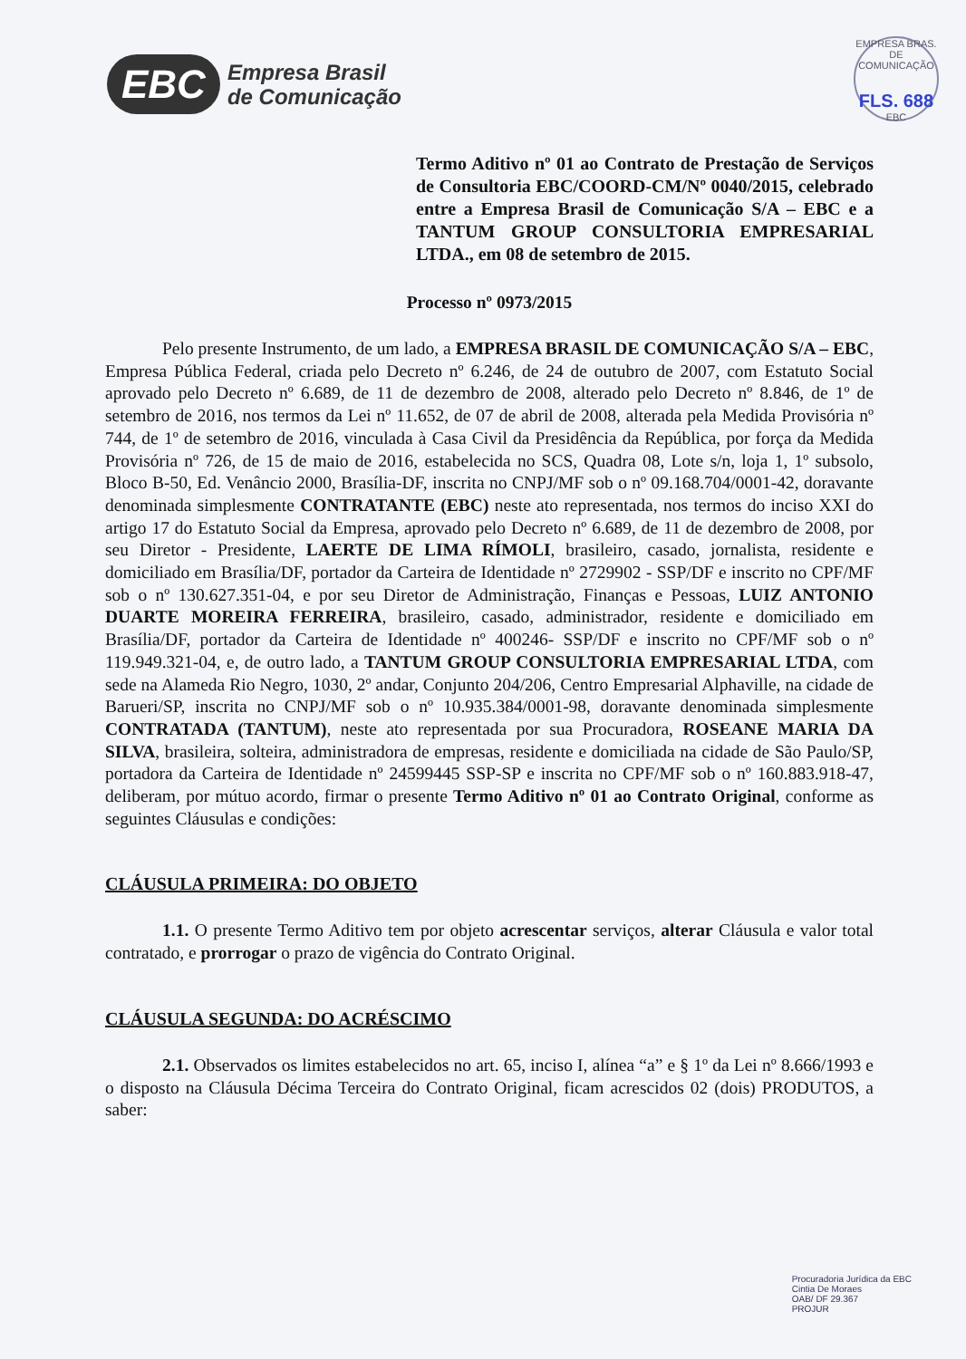EBC
Empresa Brasil
de Comunicação
EMPRESA BRAS. DE COMUNICAÇÃO
FLS. 688
EBC
Termo Aditivo nº 01 ao Contrato de Prestação de Serviços de Consultoria EBC/COORD-CM/Nº 0040/2015, celebrado entre a Empresa Brasil de Comunicação S/A – EBC e a TANTUM GROUP CONSULTORIA EMPRESARIAL LTDA., em 08 de setembro de 2015.
Processo nº 0973/2015
Pelo presente Instrumento, de um lado, a EMPRESA BRASIL DE COMUNICAÇÃO S/A – EBC, Empresa Pública Federal, criada pelo Decreto nº 6.246, de 24 de outubro de 2007, com Estatuto Social aprovado pelo Decreto nº 6.689, de 11 de dezembro de 2008, alterado pelo Decreto nº 8.846, de 1º de setembro de 2016, nos termos da Lei nº 11.652, de 07 de abril de 2008, alterada pela Medida Provisória nº 744, de 1º de setembro de 2016, vinculada à Casa Civil da Presidência da República, por força da Medida Provisória nº 726, de 15 de maio de 2016, estabelecida no SCS, Quadra 08, Lote s/n, loja 1, 1º subsolo, Bloco B-50, Ed. Venâncio 2000, Brasília-DF, inscrita no CNPJ/MF sob o nº 09.168.704/0001-42, doravante denominada simplesmente CONTRATANTE (EBC) neste ato representada, nos termos do inciso XXI do artigo 17 do Estatuto Social da Empresa, aprovado pelo Decreto nº 6.689, de 11 de dezembro de 2008, por seu Diretor - Presidente, LAERTE DE LIMA RÍMOLI, brasileiro, casado, jornalista, residente e domiciliado em Brasília/DF, portador da Carteira de Identidade nº 2729902 - SSP/DF e inscrito no CPF/MF sob o nº 130.627.351-04, e por seu Diretor de Administração, Finanças e Pessoas, LUIZ ANTONIO DUARTE MOREIRA FERREIRA, brasileiro, casado, administrador, residente e domiciliado em Brasília/DF, portador da Carteira de Identidade nº 400246- SSP/DF e inscrito no CPF/MF sob o nº 119.949.321-04, e, de outro lado, a TANTUM GROUP CONSULTORIA EMPRESARIAL LTDA, com sede na Alameda Rio Negro, 1030, 2º andar, Conjunto 204/206, Centro Empresarial Alphaville, na cidade de Barueri/SP, inscrita no CNPJ/MF sob o nº 10.935.384/0001-98, doravante denominada simplesmente CONTRATADA (TANTUM), neste ato representada por sua Procuradora, ROSEANE MARIA DA SILVA, brasileira, solteira, administradora de empresas, residente e domiciliada na cidade de São Paulo/SP, portadora da Carteira de Identidade nº 24599445 SSP-SP e inscrita no CPF/MF sob o nº 160.883.918-47, deliberam, por mútuo acordo, firmar o presente Termo Aditivo nº 01 ao Contrato Original, conforme as seguintes Cláusulas e condições:
CLÁUSULA PRIMEIRA: DO OBJETO
1.1. O presente Termo Aditivo tem por objeto acrescentar serviços, alterar Cláusula e valor total contratado, e prorrogar o prazo de vigência do Contrato Original.
CLÁUSULA SEGUNDA: DO ACRÉSCIMO
2.1. Observados os limites estabelecidos no art. 65, inciso I, alínea “a” e § 1º da Lei nº 8.666/1993 e o disposto na Cláusula Décima Terceira do Contrato Original, ficam acrescidos 02 (dois) PRODUTOS, a saber:
Procuradoria Jurídica da EBC
Cintia De Moraes
OAB/ DF 29.367
PROJUR